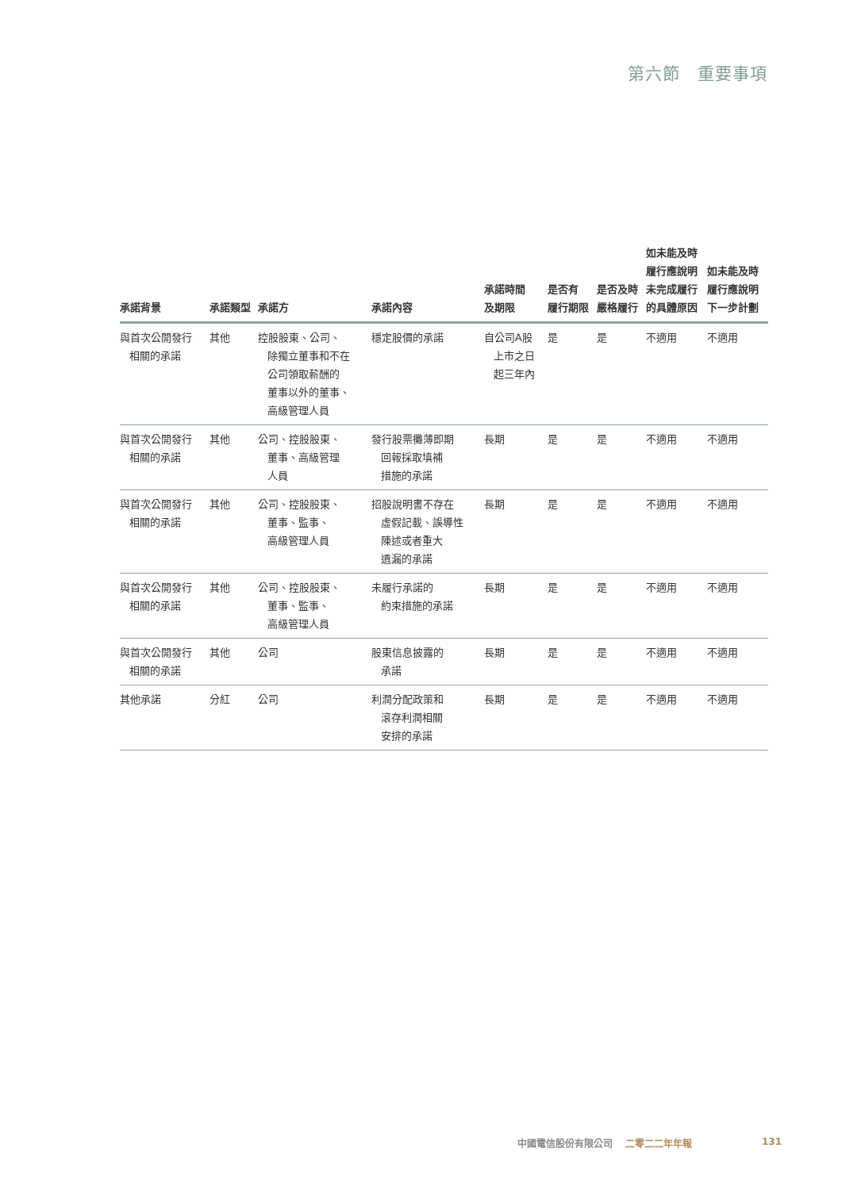第六節　重要事項
| 承諾背景 | 承諾類型 | 承諾方 | 承諾內容 | 承諾時間 及期限 | 是否有 履行期限 | 是否及時 嚴格履行 | 如未能及時 履行應說明 未完成履行 的具體原因 | 如未能及時 履行應說明 下一步計劃 |
| --- | --- | --- | --- | --- | --- | --- | --- | --- |
| 與首次公開發行 相關的承諾 | 其他 | 控股股東、公司、 除獨立董事和不在 公司領取薪酬的 董事以外的董事、 高級管理人員 | 穩定股價的承諾 | 自公司A股 上市之日 起三年內 | 是 | 是 | 不適用 | 不適用 |
| 與首次公開發行 相關的承諾 | 其他 | 公司、控股股東、 董事、高級管理 人員 | 發行股票攤薄即期 回報採取填補 措施的承諾 | 長期 | 是 | 是 | 不適用 | 不適用 |
| 與首次公開發行 相關的承諾 | 其他 | 公司、控股股東、 董事、監事、 高級管理人員 | 招股說明書不存在 虛假記載、誤導性 陳述或者重大 遺漏的承諾 | 長期 | 是 | 是 | 不適用 | 不適用 |
| 與首次公開發行 相關的承諾 | 其他 | 公司、控股股東、 董事、監事、 高級管理人員 | 未履行承諾的 約束措施的承諾 | 長期 | 是 | 是 | 不適用 | 不適用 |
| 與首次公開發行 相關的承諾 | 其他 | 公司 | 股東信息披露的 承諾 | 長期 | 是 | 是 | 不適用 | 不適用 |
| 其他承諾 | 分紅 | 公司 | 利潤分配政策和 滾存利潤相關 安排的承諾 | 長期 | 是 | 是 | 不適用 | 不適用 |
中國電信股份有限公司 二零二二年年報 131